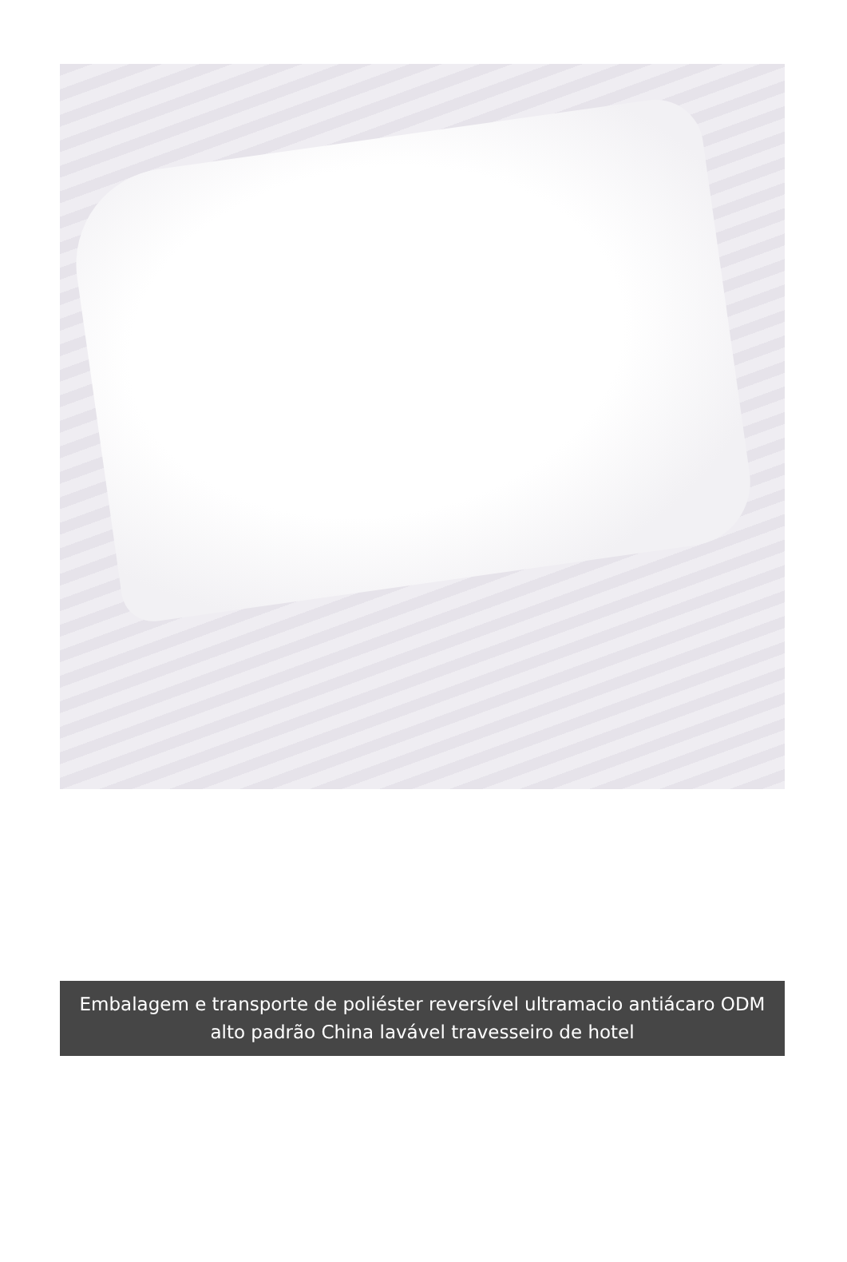Embalagem e transporte de poliéster reversível ultramacio antiácaro ODM alto padrão China lavável travesseiro de hotel